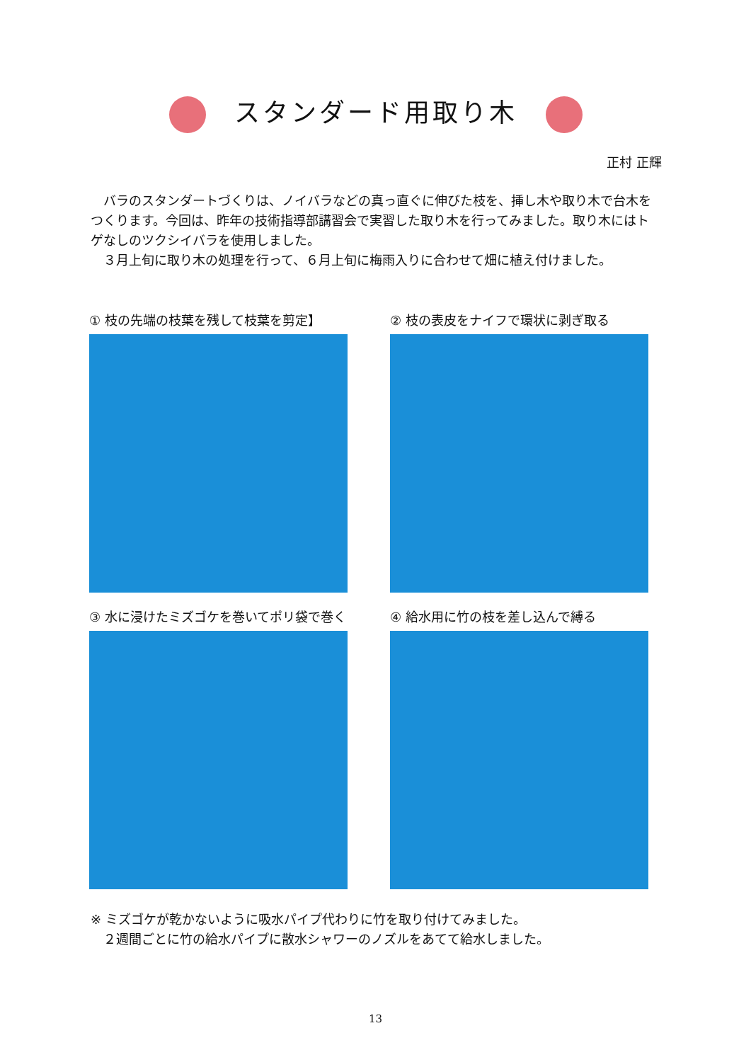スタンダード用取り木
正村 正輝
バラのスタンダートづくりは、ノイバラなどの真っ直ぐに伸びた枝を、挿し木や取り木で台木をつくります。今回は、昨年の技術指導部講習会で実習した取り木を行ってみました。取り木にはトゲなしのツクシイバラを使用しました。
３月上旬に取り木の処理を行って、６月上旬に梅雨入りに合わせて畑に植え付けました。
① 枝の先端の枝葉を残して枝葉を剪定】
② 枝の表皮をナイフで環状に剥ぎ取る
③ 水に浸けたミズゴケを巻いてポリ袋で巻く
④ 給水用に竹の枝を差し込んで縛る
※ ミズゴケが乾かないように吸水パイプ代わりに竹を取り付けてみました。
　２週間ごとに竹の給水パイプに散水シャワーのノズルをあてて給水しました。
13